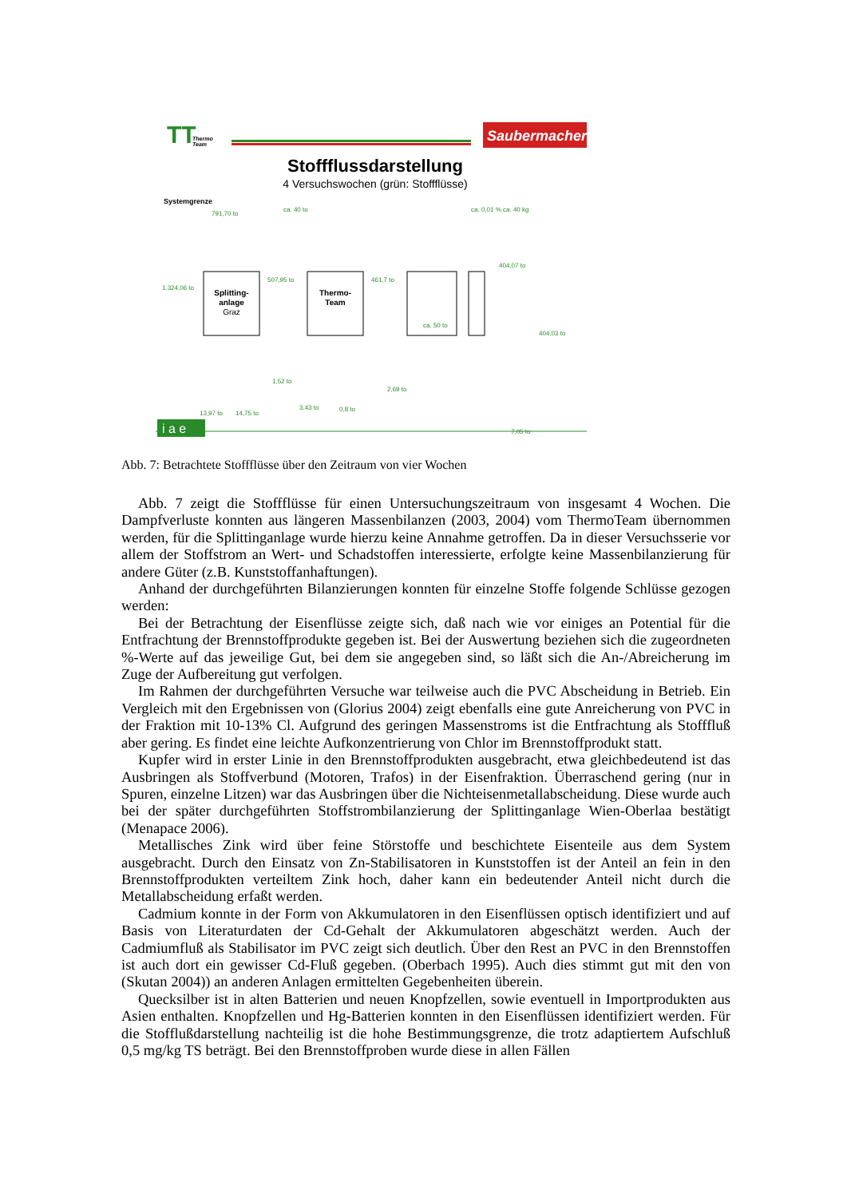TT
Thermo
Team
Saubermacher
Stoffflussdarstellung
4 Versuchswochen (grün: Stoffflüsse)
Systemgrenze
Splitting-
anlage
Graz
Thermo-
Team
791,70 to
1.324,06 to
507,95 to
461,7 to
404,07 to
404,03 to
1,52 to
13,97 to
14,75 to
3,43 to
0,8 to
2,69 to
7,05 to
ca. 50 to
ca. 0,01 % ca. 40 kg
ca. 40 to
i a e
Abb. 7: Betrachtete Stoffflüsse über den Zeitraum von vier Wochen
Abb. 7 zeigt die Stoffflüsse für einen Untersuchungszeitraum von insgesamt 4 Wochen. Die Dampfverluste konnten aus längeren Massenbilanzen (2003, 2004) vom ThermoTeam übernommen werden, für die Splittinganlage wurde hierzu keine Annahme getroffen. Da in dieser Versuchsserie vor allem der Stoffstrom an Wert- und Schadstoffen interessierte, erfolgte keine Massenbilanzierung für andere Güter (z.B. Kunststoffanhaftungen).
Anhand der durchgeführten Bilanzierungen konnten für einzelne Stoffe folgende Schlüsse gezogen werden:
Bei der Betrachtung der Eisenflüsse zeigte sich, daß nach wie vor einiges an Potential für die Entfrachtung der Brennstoffprodukte gegeben ist. Bei der Auswertung beziehen sich die zugeordneten %-Werte auf das jeweilige Gut, bei dem sie angegeben sind, so läßt sich die An-/Abreicherung im Zuge der Aufbereitung gut verfolgen.
Im Rahmen der durchgeführten Versuche war teilweise auch die PVC Abscheidung in Betrieb. Ein Vergleich mit den Ergebnissen von (Glorius 2004) zeigt ebenfalls eine gute Anreicherung von PVC in der Fraktion mit 10-13% Cl. Aufgrund des geringen Massenstroms ist die Entfrachtung als Stofffluß aber gering. Es findet eine leichte Aufkonzentrierung von Chlor im Brennstoffprodukt statt.
Kupfer wird in erster Linie in den Brennstoffprodukten ausgebracht, etwa gleichbedeutend ist das Ausbringen als Stoffverbund (Motoren, Trafos) in der Eisenfraktion. Überraschend gering (nur in Spuren, einzelne Litzen) war das Ausbringen über die Nichteisenmetallabscheidung. Diese wurde auch bei der später durchgeführten Stoffstrombilanzierung der Splittinganlage Wien-Oberlaa bestätigt (Menapace 2006).
Metallisches Zink wird über feine Störstoffe und beschichtete Eisenteile aus dem System ausgebracht. Durch den Einsatz von Zn-Stabilisatoren in Kunststoffen ist der Anteil an fein in den Brennstoffprodukten verteiltem Zink hoch, daher kann ein bedeutender Anteil nicht durch die Metallabscheidung erfaßt werden.
Cadmium konnte in der Form von Akkumulatoren in den Eisenflüssen optisch identifiziert und auf Basis von Literaturdaten der Cd-Gehalt der Akkumulatoren abgeschätzt werden. Auch der Cadmiumfluß als Stabilisator im PVC zeigt sich deutlich. Über den Rest an PVC in den Brennstoffen ist auch dort ein gewisser Cd-Fluß gegeben. (Oberbach 1995). Auch dies stimmt gut mit den von (Skutan 2004)) an anderen Anlagen ermittelten Gegebenheiten überein.
Quecksilber ist in alten Batterien und neuen Knopfzellen, sowie eventuell in Importprodukten aus Asien enthalten. Knopfzellen und Hg-Batterien konnten in den Eisenflüssen identifiziert werden. Für die Stofflußdarstellung nachteilig ist die hohe Bestimmungsgrenze, die trotz adaptiertem Aufschluß 0,5 mg/kg TS beträgt. Bei den Brennstoffproben wurde diese in allen Fällen